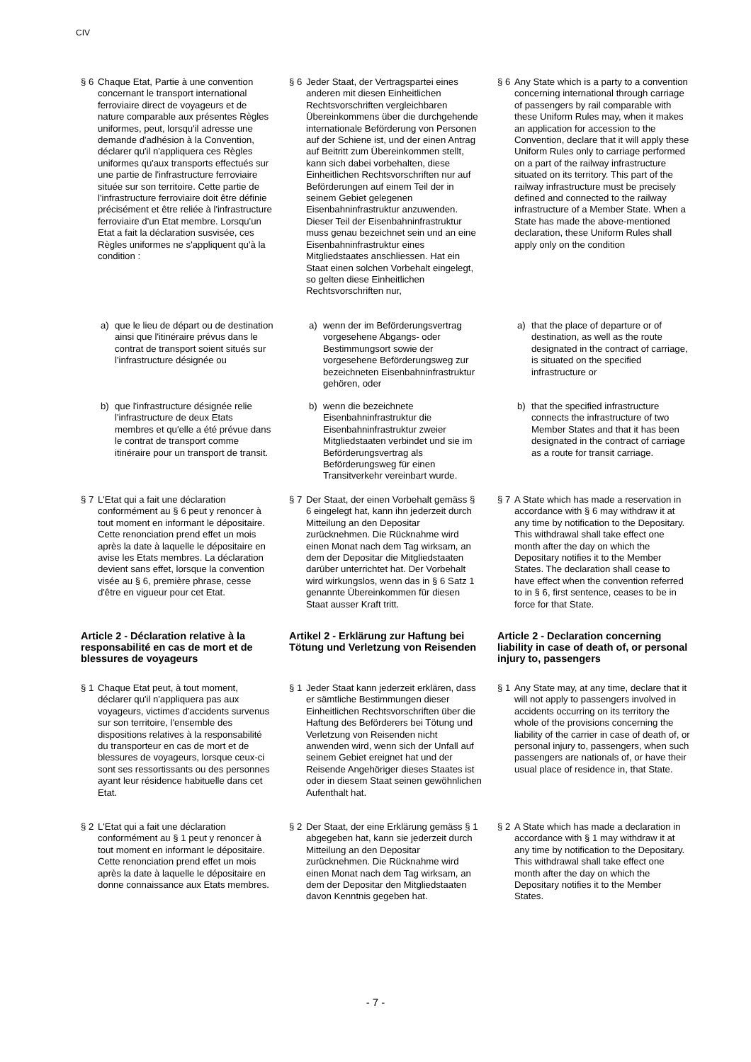CIV
§ 6 Chaque Etat, Partie à une convention concernant le transport international ferroviaire direct de voyageurs et de nature comparable aux présentes Règles uniformes, peut, lorsqu'il adresse une demande d'adhésion à la Convention, déclarer qu'il n'appliquera ces Règles uniformes qu'aux transports effectués sur une partie de l'infrastructure ferroviaire située sur son territoire. Cette partie de l'infrastructure ferroviaire doit être définie précisément et être reliée à l'infrastructure ferroviaire d'un Etat membre. Lorsqu'un Etat a fait la déclaration susvisée, ces Règles uniformes ne s'appliquent qu'à la condition :
a) que le lieu de départ ou de destination ainsi que l'itinéraire prévus dans le contrat de transport soient situés sur l'infrastructure désignée ou
b) que l'infrastructure désignée relie l'infrastructure de deux Etats membres et qu'elle a été prévue dans le contrat de transport comme itinéraire pour un transport de transit.
§ 7 L'Etat qui a fait une déclaration conformément au § 6 peut y renoncer à tout moment en informant le dépositaire. Cette renonciation prend effet un mois après la date à laquelle le dépositaire en avise les Etats membres. La déclaration devient sans effet, lorsque la convention visée au § 6, première phrase, cesse d'être en vigueur pour cet Etat.
Article 2 - Déclaration relative à la responsabilité en cas de mort et de blessures de voyageurs
§ 1 Chaque Etat peut, à tout moment, déclarer qu'il n'appliquera pas aux voyageurs, victimes d'accidents survenus sur son territoire, l'ensemble des dispositions relatives à la responsabilité du transporteur en cas de mort et de blessures de voyageurs, lorsque ceux-ci sont ses ressortissants ou des personnes ayant leur résidence habituelle dans cet Etat.
§ 2 L'Etat qui a fait une déclaration conformément au § 1 peut y renoncer à tout moment en informant le dépositaire. Cette renonciation prend effet un mois après la date à laquelle le dépositaire en donne connaissance aux Etats membres.
§ 6 Jeder Staat, der Vertragspartei eines anderen mit diesen Einheitlichen Rechtsvorschriften vergleichbaren Übereinkommens über die durchgehende internationale Beförderung von Personen auf der Schiene ist, und der einen Antrag auf Beitritt zum Übereinkommen stellt, kann sich dabei vorbehalten, diese Einheitlichen Rechtsvorschriften nur auf Beförderungen auf einem Teil der in seinem Gebiet gelegenen Eisenbahninfrastruktur anzuwenden. Dieser Teil der Eisenbahninfrastruktur muss genau bezeichnet sein und an eine Eisenbahninfrastruktur eines Mitgliedstaates anschliessen. Hat ein Staat einen solchen Vorbehalt eingelegt, so gelten diese Einheitlichen Rechtsvorschriften nur,
a) wenn der im Beförderungsvertrag vorgesehene Abgangs- oder Bestimmungsort sowie der vorgesehene Beförderungsweg zur bezeichneten Eisenbahninfrastruktur gehören, oder
b) wenn die bezeichnete Eisenbahninfrastruktur die Eisenbahninfrastruktur zweier Mitgliedstaaten verbindet und sie im Beförderungsvertrag als Beförderungsweg für einen Transitverkehr vereinbart wurde.
§ 7 Der Staat, der einen Vorbehalt gemäss § 6 eingelegt hat, kann ihn jederzeit durch Mitteilung an den Depositar zurücknehmen. Die Rücknahme wird einen Monat nach dem Tag wirksam, an dem der Depositar die Mitgliedstaaten darüber unterrichtet hat. Der Vorbehalt wird wirkungslos, wenn das in § 6 Satz 1 genannte Übereinkommen für diesen Staat ausser Kraft tritt.
Artikel 2 - Erklärung zur Haftung bei Tötung und Verletzung von Reisenden
§ 1 Jeder Staat kann jederzeit erklären, dass er sämtliche Bestimmungen dieser Einheitlichen Rechtsvorschriften über die Haftung des Beförderers bei Tötung und Verletzung von Reisenden nicht anwenden wird, wenn sich der Unfall auf seinem Gebiet ereignet hat und der Reisende Angehöriger dieses Staates ist oder in diesem Staat seinen gewöhnlichen Aufenthalt hat.
§ 2 Der Staat, der eine Erklärung gemäss § 1 abgegeben hat, kann sie jederzeit durch Mitteilung an den Depositar zurücknehmen. Die Rücknahme wird einen Monat nach dem Tag wirksam, an dem der Depositar den Mitgliedstaaten davon Kenntnis gegeben hat.
§ 6 Any State which is a party to a convention concerning international through carriage of passengers by rail comparable with these Uniform Rules may, when it makes an application for accession to the Convention, declare that it will apply these Uniform Rules only to carriage performed on a part of the railway infrastructure situated on its territory. This part of the railway infrastructure must be precisely defined and connected to the railway infrastructure of a Member State. When a State has made the above-mentioned declaration, these Uniform Rules shall apply only on the condition
a) that the place of departure or of destination, as well as the route designated in the contract of carriage, is situated on the specified infrastructure or
b) that the specified infrastructure connects the infrastructure of two Member States and that it has been designated in the contract of carriage as a route for transit carriage.
§ 7 A State which has made a reservation in accordance with § 6 may withdraw it at any time by notification to the Depositary. This withdrawal shall take effect one month after the day on which the Depositary notifies it to the Member States. The declaration shall cease to have effect when the convention referred to in § 6, first sentence, ceases to be in force for that State.
Article 2 - Declaration concerning liability in case of death of, or personal injury to, passengers
§ 1 Any State may, at any time, declare that it will not apply to passengers involved in accidents occurring on its territory the whole of the provisions concerning the liability of the carrier in case of death of, or personal injury to, passengers, when such passengers are nationals of, or have their usual place of residence in, that State.
§ 2 A State which has made a declaration in accordance with § 1 may withdraw it at any time by notification to the Depositary. This withdrawal shall take effect one month after the day on which the Depositary notifies it to the Member States.
- 7 -